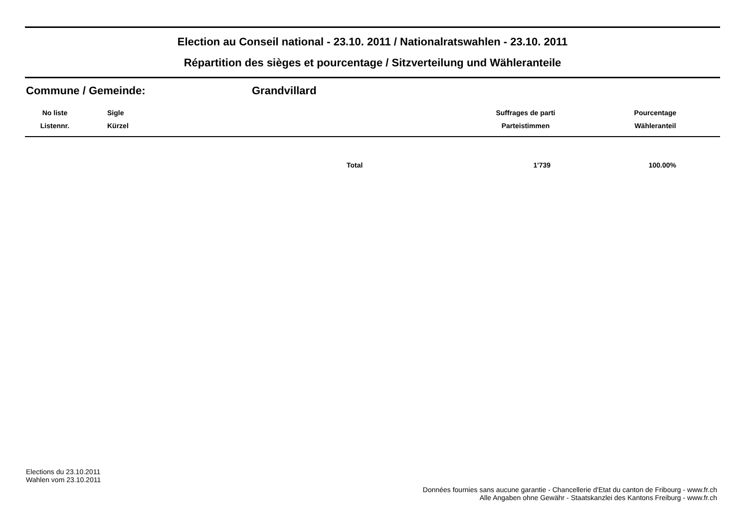Election au Conseil national - 23.10. 2011 / Nationalratswahlen - 23.10. 2011
Répartition des sièges et pourcentage / Sitzverteilung und Wähleranteile
Commune / Gemeinde: Grandvillard
| No liste Listennr. | Sigle Kürzel | | Suffrages de parti Parteistimmen | Pourcentage Wähleranteil |
| --- | --- | --- | --- | --- |
| | | Total | 1'739 | 100.00% |
Elections du 23.10.2011
Wahlen vom 23.10.2011
Données fournies sans aucune garantie - Chancellerie d'Etat du canton de Fribourg - www.fr.ch
Alle Angaben ohne Gewähr - Staatskanzlei des Kantons Freiburg - www.fr.ch